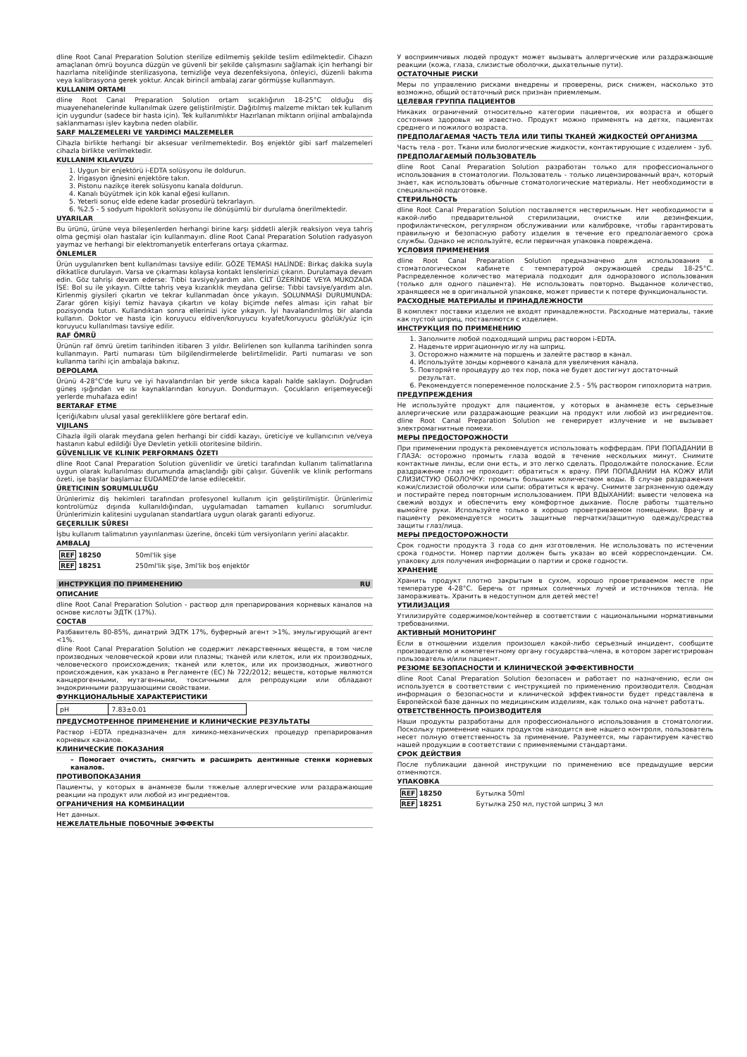dline Root Canal Preparation Solution sterilize edilmemiş şekilde teslim edilmektedir. Cihazın amaçlanan ömrü boyunca düzgün ve güvenli bir şekilde çalışmasını sağlamak için herhangi bir hazırlama niteliğinde sterilizasyona, temizliğe veya dezenfeksiyona, önleyici, düzenli bakıma veya kalibrasyona gerek yoktur. Ancak birincil ambalaj zarar görmüşse kullanmayın.
KULLANIM ORTAMI
dline Root Canal Preparation Solution ortam sıcaklığının 18-25°C olduğu diş muayenehanelerinde kullanılmak üzere geliştirilmiştir. Dağıtılmış malzeme miktarı tek kullanım için uygundur (sadece bir hasta için). Tek kullanımlıktır Hazırlanan miktarın orijinal ambalajında saklanmaması işlev kaybına neden olabilir.
SARF MALZEMELERI VE YARDIMCI MALZEMELER
Cihazla birlikte herhangi bir aksesuar verilmemektedir. Boş enjektör gibi sarf malzemeleri cihazla birlikte verilmektedir.
KULLANIM KILAVUZU
1. Uygun bir enjektörü i-EDTA solüsyonu ile doldurun.
2. İrigasyon iğnesini enjektöre takın.
3. Pistonu nazikçe iterek solüsyonu kanala doldurun.
4. Kanalı büyütmek için kök kanal eğesi kullanın.
5. Yeterli sonuç elde edene kadar prosedürü tekrarlayın.
6. %2.5 - 5 sodyum hipoklorit solüsyonu ile dönüşümlü bir durulama önerilmektedir.
UYARILAR
Bu ürünü, ürüne veya bileşenlerden herhangi birine karşı şiddetli alerjik reaksiyon veya tahriş olma geçmişi olan hastalar için kullanmayın. dline Root Canal Preparation Solution radyasyon yaymaz ve herhangi bir elektromanyetik enterferans ortaya çıkarmaz.
ÖNLEMLER
Ürün uygulanırken bent kullanılması tavsiye edilir. GÖZE TEMASI HALİNDE: Birkaç dakika suyla dikkatlice durulayın. Varsa ve çıkarması kolaysa kontakt lenslerinizi çıkarın. Durulamaya devam edin. Göz tahrişi devam ederse: Tıbbi tavsiye/yardım alın. CİLT ÜZERİNDE VEYA MUKOZADA İSE: Bol su ile yıkayın. Ciltte tahriş veya kızarıklık meydana gelirse: Tıbbi tavsiye/yardım alın. Kirlenmiş giysileri çıkartın ve tekrar kullanmadan önce yıkayın. SOLUNMASI DURUMUNDA: Zarar gören kişiyi temiz havaya çıkartın ve kolay biçimde nefes alması için rahat bir pozisyonda tutun. Kullandıktan sonra ellerinizi iyice yıkayın. İyi havalandırılmış bir alanda kullanın. Doktor ve hasta için koruyucu eldiven/koruyucu kıyafet/koruyucu gözlük/yüz için koruyucu kullanılması tavsiye edilir.
RAF ÖMRÜ
Ürünün raf ömrü üretim tarihinden itibaren 3 yıldır. Belirlenen son kullanma tarihinden sonra kullanmayın. Parti numarası tüm bilgilendirmelerde belirtilmelidir. Parti numarası ve son kullanma tarihi için ambalaja bakınız.
DEPOLAMA
Ürünü 4-28°C'de kuru ve iyi havalandırılan bir yerde sıkıca kapalı halde saklayın. Doğrudan güneş ışığından ve ısı kaynaklarından koruyun. Dondurmayın. Çocukların erişemeyeceği yerlerde muhafaza edin!
BERTARAF ETME
İçeriği/kabını ulusal yasal gerekliliklere göre bertaraf edin.
VIJILANS
Cihazla ilgili olarak meydana gelen herhangi bir ciddi kazayı, üreticiye ve kullanıcının ve/veya hastanın kabul edildiği Üye Devletin yetkili otoritesine bildirin.
GÜVENLILIK VE KLINIK PERFORMANS ÖZETI
dline Root Canal Preparation Solution güvenlidir ve üretici tarafından kullanım talimatlarına uygun olarak kullanılması durumunda amaçlandığı gibi çalışır. Güvenlik ve klinik performans özeti, işe başlar başlamaz EUDAMED'de lanse edilecektir.
ÜRETICININ SORUMLULUĞU
Ürünlerimiz diş hekimleri tarafından profesyonel kullanım için geliştirilmiştir. Ürünlerimiz kontrolümüz dışında kullanıldığından, uygulamadan tamamen kullanıcı sorumludur. Ürünlerimizin kalitesini uygulanan standartlara uygun olarak garanti ediyoruz.
GEÇERLILIK SÜRESI
İşbu kullanım talimatının yayınlanması üzerine, önceki tüm versiyonların yerini alacaktır.
AMBALAJ
| REF 18250 | 50ml'lik şişe |
| REF 18251 | 250ml'lik şişe, 3ml'lik boş enjektör |
ИНСТРУКЦИЯ ПО ПРИМЕНЕНИЮ RU
ОПИСАНИЕ
dline Root Canal Preparation Solution - раствор для препарирования корневых каналов на основе кислоты ЭДТК (17%).
СОСТАВ
Разбавитель 80-85%, динатрий ЭДТК 17%, буферный агент >1%, эмульгирующий агент <1%.
dline Root Canal Preparation Solution не содержит лекарственных веществ, в том числе производных человеческой крови или плазмы; тканей или клеток, или их производных, человеческого происхождения; тканей или клеток, или их производных, животного происхождения, как указано в Регламенте (ЕС) № 722/2012; веществ, которые являются канцерогенными, мутагенными, токсичными для репродукции или обладают эндокринными разрушающими свойствами.
ФУНКЦИОНАЛЬНЫЕ ХАРАКТЕРИСТИКИ
| pH | 7.83±0.01 |
ПРЕДУСМОТРЕННОЕ ПРИМЕНЕНИЕ И КЛИНИЧЕСКИЕ РЕЗУЛЬТАТЫ
Раствор i-EDTA предназначен для химико-механических процедур препарирования корневых каналов.
КЛИНИЧЕСКИЕ ПОКАЗАНИЯ
– Помогает очистить, смягчить и расширить дентинные стенки корневых каналов.
ПРОТИВОПОКАЗАНИЯ
Пациенты, у которых в анамнезе были тяжелые аллергические или раздражающие реакции на продукт или любой из ингредиентов.
ОГРАНИЧЕНИЯ НА КОМБИНАЦИИ
Нет данных.
НЕЖЕЛАТЕЛЬНЫЕ ПОБОЧНЫЕ ЭФФЕКТЫ
У восприимчивых людей продукт может вызывать аллергические или раздражающие реакции (кожа, глаза, слизистые оболочки, дыхательные пути).
ОСТАТОЧНЫЕ РИСКИ
Меры по управлению рисками внедрены и проверены, риск снижен, насколько это возможно, общий остаточный риск признан приемлемым.
ЦЕЛЕВАЯ ГРУППА ПАЦИЕНТОВ
Никаких ограничений относительно категории пациентов, их возраста и общего состояния здоровья не известно. Продукт можно применять на детях, пациентах среднего и пожилого возраста.
ПРЕДПОЛАГАЕМАЯ ЧАСТЬ ТЕЛА ИЛИ ТИПЫ ТКАНЕЙ ЖИДКОСТЕЙ ОРГАНИЗМА
Часть тела - рот. Ткани или биологические жидкости, контактирующие с изделием - зуб.
ПРЕДПОЛАГАЕМЫЙ ПОЛЬЗОВАТЕЛЬ
dline Root Canal Preparation Solution разработан только для профессионального использования в стоматологии. Пользователь - только лицензированный врач, который знает, как использовать обычные стоматологические материалы. Нет необходимости в специальной подготовке.
СТЕРИЛЬНОСТЬ
dline Root Canal Preparation Solution поставляется нестерильным. Нет необходимости в какой-либо предварительной стерилизации, очистке или дезинфекции, профилактическом, регулярном обслуживании или калибровке, чтобы гарантировать правильную и безопасную работу изделия в течение его предполагаемого срока службы. Однако не используйте, если первичная упаковка повреждена.
УСЛОВИЯ ПРИМЕНЕНИЯ
dline Root Canal Preparation Solution предназначено для использования в стоматологическом кабинете с температурой окружающей среды 18-25°C. Распределенное количество материала подходит для одноразового использования (только для одного пациента). Не использовать повторно. Выданное количество, хранящееся не в оригинальной упаковке, может привести к потере функциональности.
РАСХОДНЫЕ МАТЕРИАЛЫ И ПРИНАДЛЕЖНОСТИ
В комплект поставки изделия не входят принадлежности. Расходные материалы, такие как пустой шприц, поставляются с изделием.
ИНСТРУКЦИЯ ПО ПРИМЕНЕНИЮ
1. Заполните любой подходящий шприц раствором i-EDTA.
2. Наденьте ирригационную иглу на шприц.
3. Осторожно нажмите на поршень и залейте раствор в канал.
4. Используйте зонды корневого канала для увеличения канала.
5. Повторяйте процедуру до тех пор, пока не будет достигнут достаточный результат.
6. Рекомендуется попеременное полоскание 2.5 - 5% раствором гипохлорита натрия.
ПРЕДУПРЕЖДЕНИЯ
Не используйте продукт для пациентов, у которых в анамнезе есть серьезные аллергические или раздражающие реакции на продукт или любой из ингредиентов. dline Root Canal Preparation Solution не генерирует излучение и не вызывает электромагнитные помехи.
МЕРЫ ПРЕДОСТОРОЖНОСТИ
При применении продукта рекомендуется использовать коффердам. ПРИ ПОПАДАНИИ В ГЛАЗА: осторожно промыть глаза водой в течение нескольких минут. Снимите контактные линзы, если они есть, и это легко сделать. Продолжайте полоскание. Если раздражение глаз не проходит: обратиться к врачу. ПРИ ПОПАДАНИИ НА КОЖУ ИЛИ СЛИЗИСТУЮ ОБОЛОЧКУ: промыть большим количеством воды. В случае раздражения кожи/слизистой оболочки или сыпи: обратиться к врачу. Снимите загрязненную одежду и постирайте перед повторным использованием. ПРИ ВДЫХАНИИ: вывести человека на свежий воздух и обеспечить ему комфортное дыхание. После работы тщательно вымойте руки. Используйте только в хорошо проветриваемом помещении. Врачу и пациенту рекомендуется носить защитные перчатки/защитную одежду/средства защиты глаз/лица.
МЕРЫ ПРЕДОСТОРОЖНОСТИ
Срок годности продукта 3 года со дня изготовления. Не использовать по истечении срока годности. Номер партии должен быть указан во всей корреспонденции. См. упаковку для получения информации о партии и сроке годности.
ХРАНЕНИЕ
Хранить продукт плотно закрытым в сухом, хорошо проветриваемом месте при температуре 4-28°C. Беречь от прямых солнечных лучей и источников тепла. Не замораживать. Хранить в недоступном для детей месте!
УТИЛИЗАЦИЯ
Утилизируйте содержимое/контейнер в соответствии с национальными нормативными требованиями.
АКТИВНЫЙ МОНИТОРИНГ
Если в отношении изделия произошел какой-либо серьезный инцидент, сообщите производителю и компетентному органу государства-члена, в котором зарегистрирован пользователь и/или пациент.
РЕЗЮМЕ БЕЗОПАСНОСТИ И КЛИНИЧЕСКОЙ ЭФФЕКТИВНОСТИ
dline Root Canal Preparation Solution безопасен и работает по назначению, если он используется в соответствии с инструкцией по применению производителя. Сводная информация о безопасности и клинической эффективности будет представлена в Европейской базе данных по медицинским изделиям, как только она начнет работать.
ОТВЕТСТВЕННОСТЬ ПРОИЗВОДИТЕЛЯ
Наши продукты разработаны для профессионального использования в стоматологии. Поскольку применение наших продуктов находится вне нашего контроля, пользователь несет полную ответственность за применение. Разумеется, мы гарантируем качество нашей продукции в соответствии с применяемыми стандартами.
СРОК ДЕЙСТВИЯ
После публикации данной инструкции по применению все предыдущие версии отменяются.
УПАКОВКА
| REF 18250 | Бутылка 50ml |
| REF 18251 | Бутылка 250 мл, пустой шприц 3 мл |